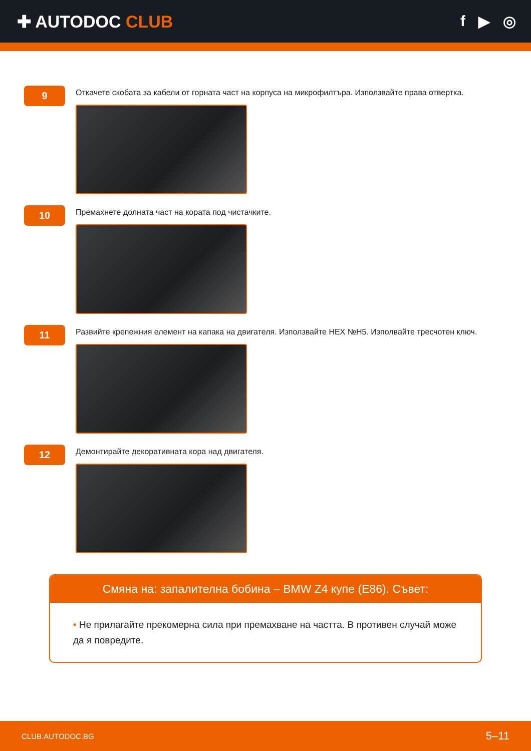✚ AUTODOC CLUB f ▶ ◎
9
Откачете скобата за кабели от горната част на корпуса на микрофилтъра. Използвайте права отвертка.
10
Премахнете долната част на кората под чистачките.
11
Развийте крепежния елемент на капака на двигателя. Използвайте HEX №H5. Изполвайте тресчотен ключ.
12
Демонтирайте декоративната кора над двигателя.
Смяна на: запалителна бобина – BMW Z4 купе (E86). Съвет:
• Не прилагайте прекомерна сила при премахване на частта. В противен случай може да я повредите.
CLUB.AUTODOC.BG 5–11